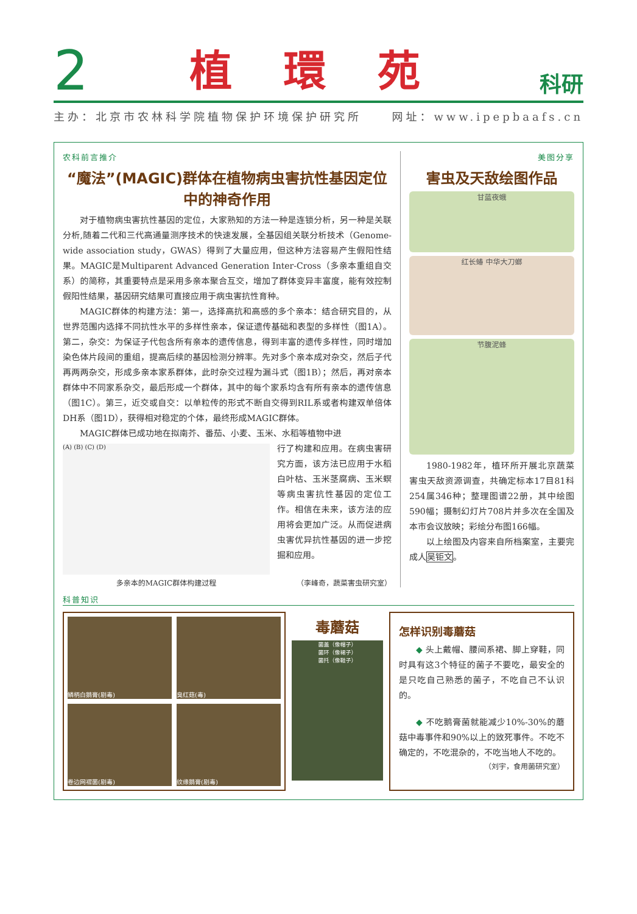2 植 環 苑 科研
主办：北京市农林科学院植物保护环境保护研究所 网址：www.ipepbaafs.cn
农科前言推介
“魔法”(MAGIC)群体在植物病虫害抗性基因定位中的神奇作用
对于植物病虫害抗性基因的定位，大家熟知的方法一种是连锁分析，另一种是关联分析,随着二代和三代高通量测序技术的快速发展，全基因组关联分析技术（Genome-wide association study，GWAS）得到了大量应用，但这种方法容易产生假阳性结果。MAGIC是Multiparent Advanced Generation Inter-Cross（多亲本重组自交系）的简称，其重要特点是采用多亲本聚合互交，增加了群体变异丰富度，能有效控制假阳性结果，基因研究结果可直接应用于病虫害抗性育种。
MAGIC群体的构建方法：第一，选择高抗和高感的多个亲本：结合研究目的，从世界范围内选择不同抗性水平的多样性亲本，保证遗传基础和表型的多样性（图1A）。第二，杂交：为保证子代包含所有亲本的遗传信息，得到丰富的遗传多样性，同时增加染色体片段间的重组，提高后续的基因检测分辨率。先对多个亲本成对杂交，然后子代再两两杂交，形成多亲本家系群体，此时杂交过程为漏斗式（图1B）；然后，再对亲本群体中不同家系杂交，最后形成一个群体，其中的每个家系均含有所有亲本的遗传信息（图1C）。第三，近交或自交：以单粒传的形式不断自交得到RIL系或者构建双单倍体DH系（图1D），获得相对稳定的个体，最终形成MAGIC群体。
MAGIC群体已成功地在拟南芥、番茄、小麦、玉米、水稻等植物中进
(A) (B) (C) (D)
行了构建和应用。在病虫害研究方面，该方法已应用于水稻白叶枯、玉米茎腐病、玉米螟等病虫害抗性基因的定位工作。相信在未来，该方法的应用将会更加广泛。从而促进病虫害优异抗性基因的进一步挖掘和应用。
多亲本的MAGIC群体构建过程 （李峰奇，蔬菜害虫研究室）
美图分享
害虫及天敌绘图作品
甘蓝夜蛾
红长蝽 中华大刀螂
节腹泥蜂
1980-1982年，植环所开展北京蔬菜害虫天敌资源调查，共确定标本17目81科254属346种；整理图谱22册，其中绘图590幅；摄制幻灯片708片并多次在全国及本市会议放映；彩绘分布图166幅。
以上绘图及内容来自所档案室，主要完成人吴钜文。
科普知识
鳞柄白鹅膏(剧毒)
臭红菇(毒)
卷边网褶菌(剧毒)
纹缘鹅膏(剧毒)
毒蘑菇
菌盖（像帽子）
菌环（像裙子）
菌托（像鞋子）
怎样识别毒蘑菇
◆ 头上戴帽、腰间系裙、脚上穿鞋，同时具有这3个特征的菌子不要吃，最安全的是只吃自己熟悉的菌子，不吃自己不认识的。
◆ 不吃鹅膏菌就能减少10%-30%的蘑菇中毒事件和90%以上的致死事件。不吃不确定的，不吃混杂的，不吃当地人不吃的。
（刘宇，食用菌研究室）